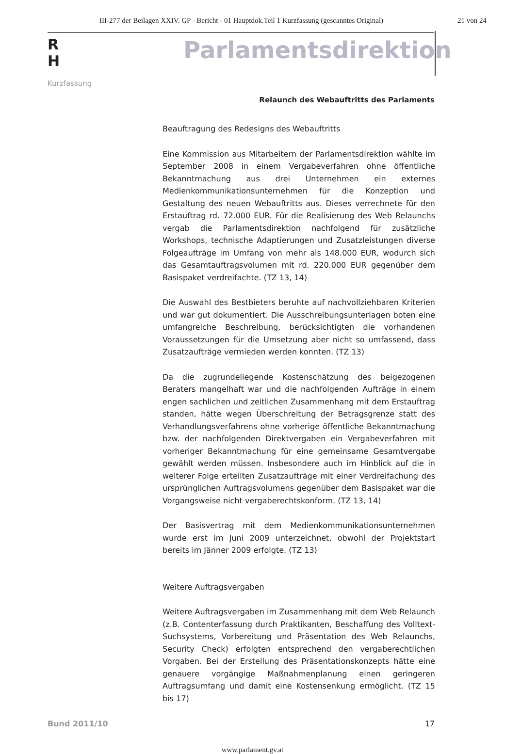III-277 der Beilagen XXIV. GP - Bericht - 01 Hauptdok.Teil 1 Kurzfassung (gescanntes Original) 21 von 24
R
H
Kurzfassung
Parlamentsdirektion
Relaunch des Webauftritts des Parlaments
Beauftragung des Redesigns des Webauftritts
Eine Kommission aus Mitarbeitern der Parlamentsdirektion wählte im September 2008 in einem Vergabeverfahren ohne öffentliche Bekanntmachung aus drei Unternehmen ein externes Medienkommunikationsunternehmen für die Konzeption und Gestaltung des neuen Webauftritts aus. Dieses verrechnete für den Erstauftrag rd. 72.000 EUR. Für die Realisierung des Web Relaunchs vergab die Parlamentsdirektion nachfolgend für zusätzliche Workshops, technische Adaptierungen und Zusatzleistungen diverse Folgeaufträge im Umfang von mehr als 148.000 EUR, wodurch sich das Gesamtauftragsvolumen mit rd. 220.000 EUR gegenüber dem Basispaket verdreifachte. (TZ 13, 14)
Die Auswahl des Bestbieters beruhte auf nachvollziehbaren Kriterien und war gut dokumentiert. Die Ausschreibungsunterlagen boten eine umfangreiche Beschreibung, berücksichtigten die vorhandenen Voraussetzungen für die Umsetzung aber nicht so umfassend, dass Zusatzaufträge vermieden werden konnten. (TZ 13)
Da die zugrundeliegende Kostenschätzung des beigezogenen Beraters mangelhaft war und die nachfolgenden Aufträge in einem engen sachlichen und zeitlichen Zusammenhang mit dem Erstauftrag standen, hätte wegen Überschreitung der Betragsgrenze statt des Verhandlungsverfahrens ohne vorherige öffentliche Bekanntmachung bzw. der nachfolgenden Direktvergaben ein Vergabeverfahren mit vorheriger Bekanntmachung für eine gemeinsame Gesamtvergabe gewählt werden müssen. Insbesondere auch im Hinblick auf die in weiterer Folge erteilten Zusatzaufträge mit einer Verdreifachung des ursprünglichen Auftragsvolumens gegenüber dem Basispaket war die Vorgangsweise nicht vergaberechtskonform. (TZ 13, 14)
Der Basisvertrag mit dem Medienkommunikationsunternehmen wurde erst im Juni 2009 unterzeichnet, obwohl der Projektstart bereits im Jänner 2009 erfolgte. (TZ 13)
Weitere Auftragsvergaben
Weitere Auftragsvergaben im Zusammenhang mit dem Web Relaunch (z.B. Contenterfassung durch Praktikanten, Beschaffung des Volltext-Suchsystems, Vorbereitung und Präsentation des Web Relaunchs, Security Check) erfolgten entsprechend den vergaberechtlichen Vorgaben. Bei der Erstellung des Präsentationskonzepts hätte eine genauere vorgängige Maßnahmenplanung einen geringeren Auftragsumfang und damit eine Kostensenkung ermöglicht. (TZ 15 bis 17)
Bund 2011/10 17
www.parlament.gv.at